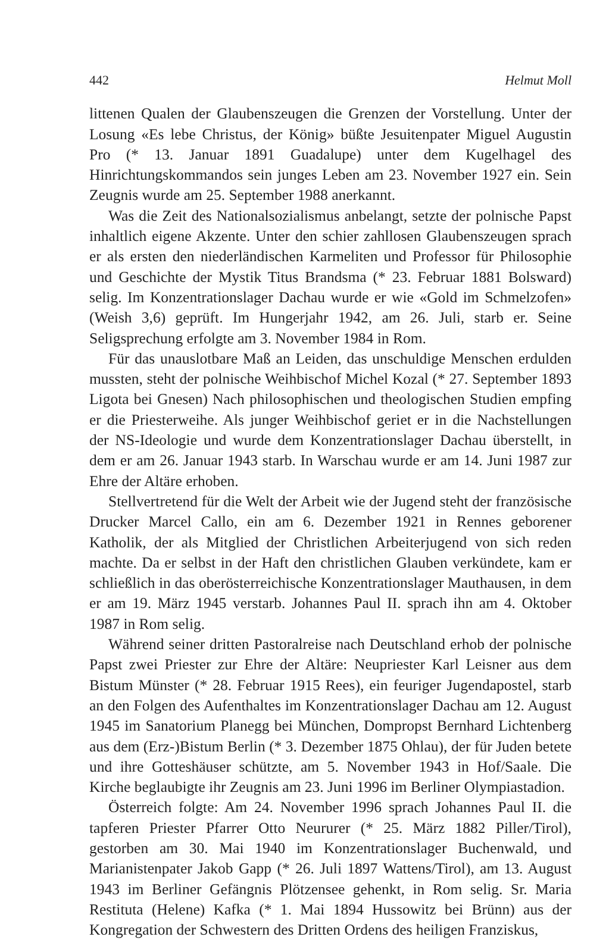442 Helmut Moll
littenen Qualen der Glaubenszeugen die Grenzen der Vorstellung. Unter der Losung «Es lebe Christus, der König» büßte Jesuitenpater Miguel Augustin Pro (* 13. Januar 1891 Guadalupe) unter dem Kugelhagel des Hinrichtungskommandos sein junges Leben am 23. November 1927 ein. Sein Zeugnis wurde am 25. September 1988 anerkannt.
Was die Zeit des Nationalsozialismus anbelangt, setzte der polnische Papst inhaltlich eigene Akzente. Unter den schier zahllosen Glaubenszeugen sprach er als ersten den niederländischen Karmeliten und Professor für Philosophie und Geschichte der Mystik Titus Brandsma (* 23. Februar 1881 Bolsward) selig. Im Konzentrationslager Dachau wurde er wie «Gold im Schmelzofen» (Weish 3,6) geprüft. Im Hungerjahr 1942, am 26. Juli, starb er. Seine Seligsprechung erfolgte am 3. November 1984 in Rom.
Für das unauslotbare Maß an Leiden, das unschuldige Menschen erdulden mussten, steht der polnische Weihbischof Michel Kozal (* 27. September 1893 Ligota bei Gnesen) Nach philosophischen und theologischen Studien empfing er die Priesterweihe. Als junger Weihbischof geriet er in die Nachstellungen der NS-Ideologie und wurde dem Konzentrationslager Dachau überstellt, in dem er am 26. Januar 1943 starb. In Warschau wurde er am 14. Juni 1987 zur Ehre der Altäre erhoben.
Stellvertretend für die Welt der Arbeit wie der Jugend steht der französische Drucker Marcel Callo, ein am 6. Dezember 1921 in Rennes geborener Katholik, der als Mitglied der Christlichen Arbeiterjugend von sich reden machte. Da er selbst in der Haft den christlichen Glauben verkündete, kam er schließlich in das oberösterreichische Konzentrationslager Mauthausen, in dem er am 19. März 1945 verstarb. Johannes Paul II. sprach ihn am 4. Oktober 1987 in Rom selig.
Während seiner dritten Pastoralreise nach Deutschland erhob der polnische Papst zwei Priester zur Ehre der Altäre: Neupriester Karl Leisner aus dem Bistum Münster (* 28. Februar 1915 Rees), ein feuriger Jugendapostel, starb an den Folgen des Aufenthaltes im Konzentrationslager Dachau am 12. August 1945 im Sanatorium Planegg bei München, Dompropst Bernhard Lichtenberg aus dem (Erz-)Bistum Berlin (* 3. Dezember 1875 Ohlau), der für Juden betete und ihre Gotteshäuser schützte, am 5. November 1943 in Hof/Saale. Die Kirche beglaubigte ihr Zeugnis am 23. Juni 1996 im Berliner Olympiastadion.
Österreich folgte: Am 24. November 1996 sprach Johannes Paul II. die tapferen Priester Pfarrer Otto Neururer (* 25. März 1882 Piller/Tirol), gestorben am 30. Mai 1940 im Konzentrationslager Buchenwald, und Marianistenpater Jakob Gapp (* 26. Juli 1897 Wattens/Tirol), am 13. August 1943 im Berliner Gefängnis Plötzensee gehenkt, in Rom selig. Sr. Maria Restituta (Helene) Kafka (* 1. Mai 1894 Hussowitz bei Brünn) aus der Kongregation der Schwestern des Dritten Ordens des heiligen Franziskus,